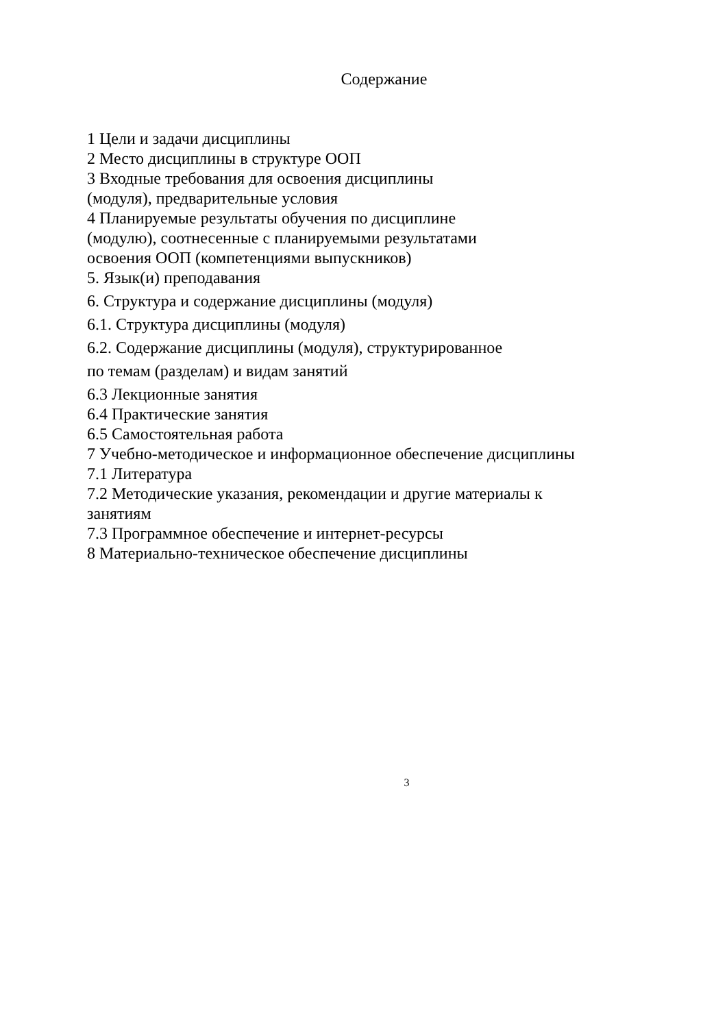Содержание
1 Цели и задачи дисциплины
2 Место дисциплины в структуре ООП
3 Входные требования для освоения дисциплины
(модуля), предварительные условия
4 Планируемые результаты обучения по дисциплине
(модулю), соотнесенные с планируемыми результатами
освоения ООП (компетенциями выпускников)
5. Язык(и) преподавания
6. Структура и содержание дисциплины (модуля)
6.1. Структура дисциплины (модуля)
6.2. Содержание дисциплины (модуля), структурированное
по темам (разделам) и видам занятий
6.3 Лекционные занятия
6.4 Практические занятия
6.5 Самостоятельная работа
7 Учебно-методическое и информационное обеспечение дисциплины
7.1 Литература
7.2 Методические указания, рекомендации и другие материалы к
занятиям
7.3 Программное обеспечение и интернет-ресурсы
8 Материально-техническое обеспечение дисциплины
3